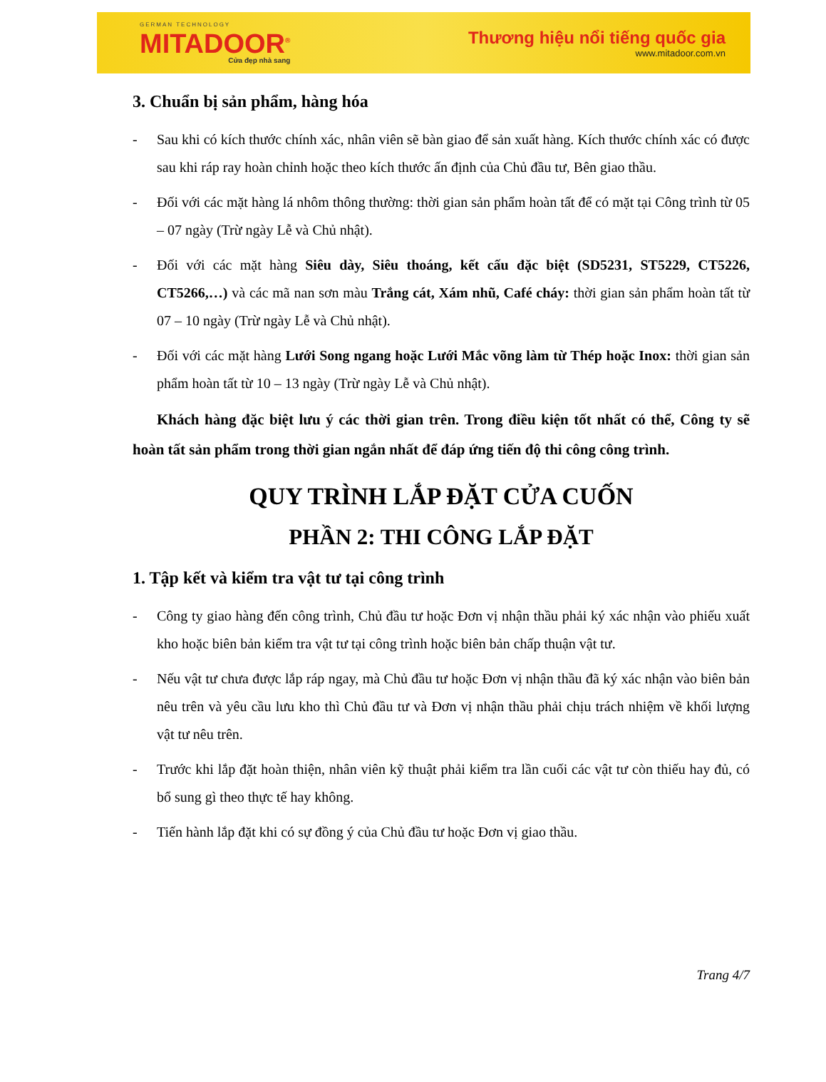GERMAN TECHNOLOGY
MITADOOR<sup>®</sup>
Cửa đẹp nhà sang
Thương hiệu nổi tiếng quốc gia
www.mitadoor.com.vn
3. Chuẩn bị sản phẩm, hàng hóa
- Sau khi có kích thước chính xác, nhân viên sẽ bàn giao để sản xuất hàng. Kích thước chính xác có được sau khi ráp ray hoàn chỉnh hoặc theo kích thước ấn định của Chủ đầu tư, Bên giao thầu.
- Đối với các mặt hàng lá nhôm thông thường: thời gian sản phẩm hoàn tất để có mặt tại Công trình từ 05 – 07 ngày (Trừ ngày Lễ và Chủ nhật).
- Đối với các mặt hàng Siêu dày, Siêu thoáng, kết cấu đặc biệt (SD5231, ST5229, CT5226, CT5266,…) và các mã nan sơn màu Trắng cát, Xám nhũ, Café cháy: thời gian sản phẩm hoàn tất từ 07 – 10 ngày (Trừ ngày Lễ và Chủ nhật).
- Đối với các mặt hàng Lưới Song ngang hoặc Lưới Mắc võng làm từ Thép hoặc Inox: thời gian sản phẩm hoàn tất từ 10 – 13 ngày (Trừ ngày Lễ và Chủ nhật).
Khách hàng đặc biệt lưu ý các thời gian trên. Trong điều kiện tốt nhất có thể, Công ty sẽ hoàn tất sản phẩm trong thời gian ngắn nhất để đáp ứng tiến độ thi công công trình.
QUY TRÌNH LẮP ĐẶT CỬA CUỐN
PHẦN 2: THI CÔNG LẮP ĐẶT
1. Tập kết và kiểm tra vật tư tại công trình
- Công ty giao hàng đến công trình, Chủ đầu tư hoặc Đơn vị nhận thầu phải ký xác nhận vào phiếu xuất kho hoặc biên bản kiểm tra vật tư tại công trình hoặc biên bản chấp thuận vật tư.
- Nếu vật tư chưa được lắp ráp ngay, mà Chủ đầu tư hoặc Đơn vị nhận thầu đã ký xác nhận vào biên bản nêu trên và yêu cầu lưu kho thì Chủ đầu tư và Đơn vị nhận thầu phải chịu trách nhiệm về khối lượng vật tư nêu trên.
- Trước khi lắp đặt hoàn thiện, nhân viên kỹ thuật phải kiểm tra lần cuối các vật tư còn thiếu hay đủ, có bổ sung gì theo thực tế hay không.
- Tiến hành lắp đặt khi có sự đồng ý của Chủ đầu tư hoặc Đơn vị giao thầu.
Trang 4/7